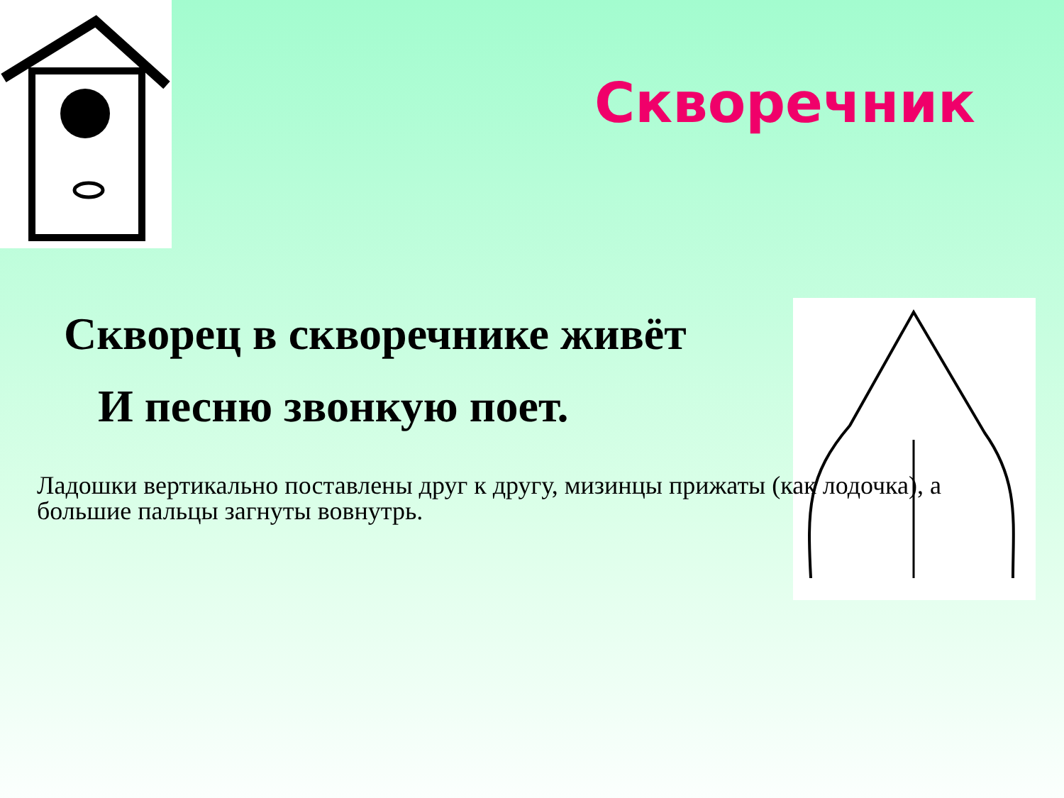Скворечник
Скворец в скворечнике живёт
И песню звонкую поет.
Ладошки вертикально поставлены друг к другу, мизинцы прижаты (как лодочка), а большие пальцы загнуты вовнутрь.